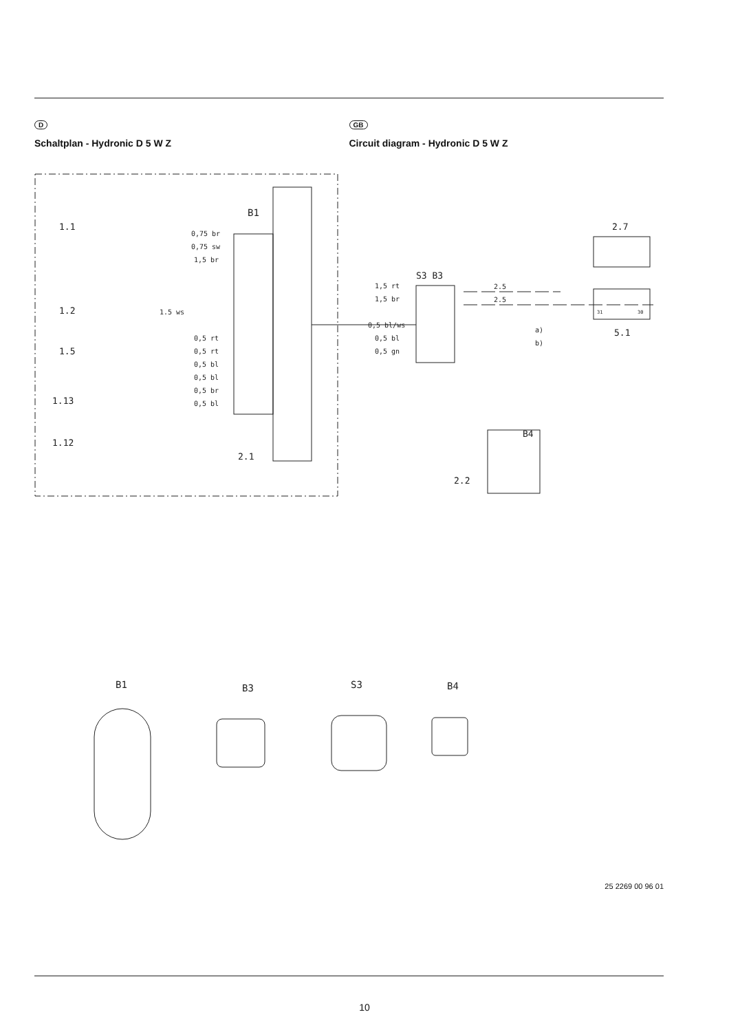D
Schaltplan - Hydronic D 5 W Z
GB
Circuit diagram - Hydronic D 5 W Z
B1
S3 B3
B4
0,75 br
0,75 sw
1,5 br
1.5 ws
0,5 rt
0,5 rt
0,5 bl
0,5 bl
0,5 br
0,5 bl
1,5 rt
1,5 br
0,5 bl/ws
0,5 bl
0,5 gn
2.5
2.5
a)
b)
1.1
1.2
1.5
1.13
1.12
2.1
2.2
2.7
5.1
31
30
B1
B3
S3
B4
25 2269 00 96 01
10